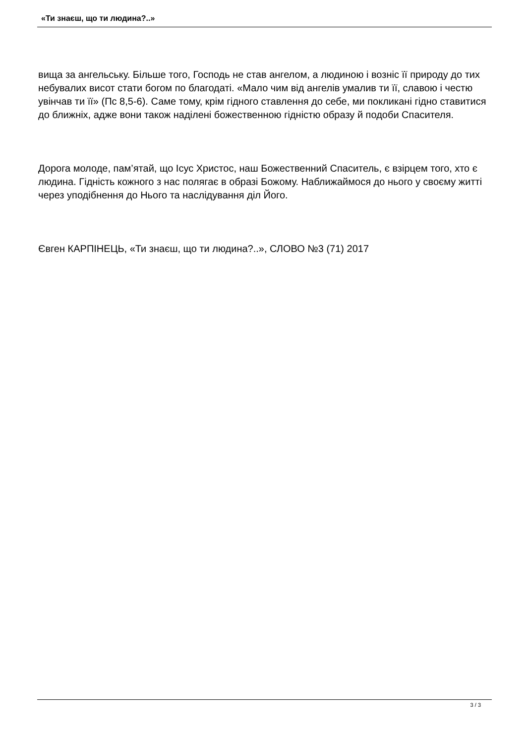«Ти знаєш, що ти людина?..»
вища за ангельську. Більше того, Господь не став ангелом, а людиною і возніс її природу до тих небувалих висот стати богом по благодаті. «Мало чим від ангелів умалив ти її, славою і честю увінчав ти її» (Пс 8,5-6). Саме тому, крім гідного ставлення до себе, ми покликані гідно ставитися до ближніх, адже вони також наділені божественною гідністю образу й подоби Спасителя.
Дорога молоде, пам’ятай, що Ісус Христос, наш Божественний Спаситель, є взірцем того, хто є людина. Гідність кожного з нас полягає в образі Божому. Наближаймося до нього у своєму житті через уподібнення до Нього та наслідування діл Його.
Євген КАРПІНЕЦЬ, «Ти знаєш, що ти людина?..», СЛОВО №3 (71) 2017
3 / 3